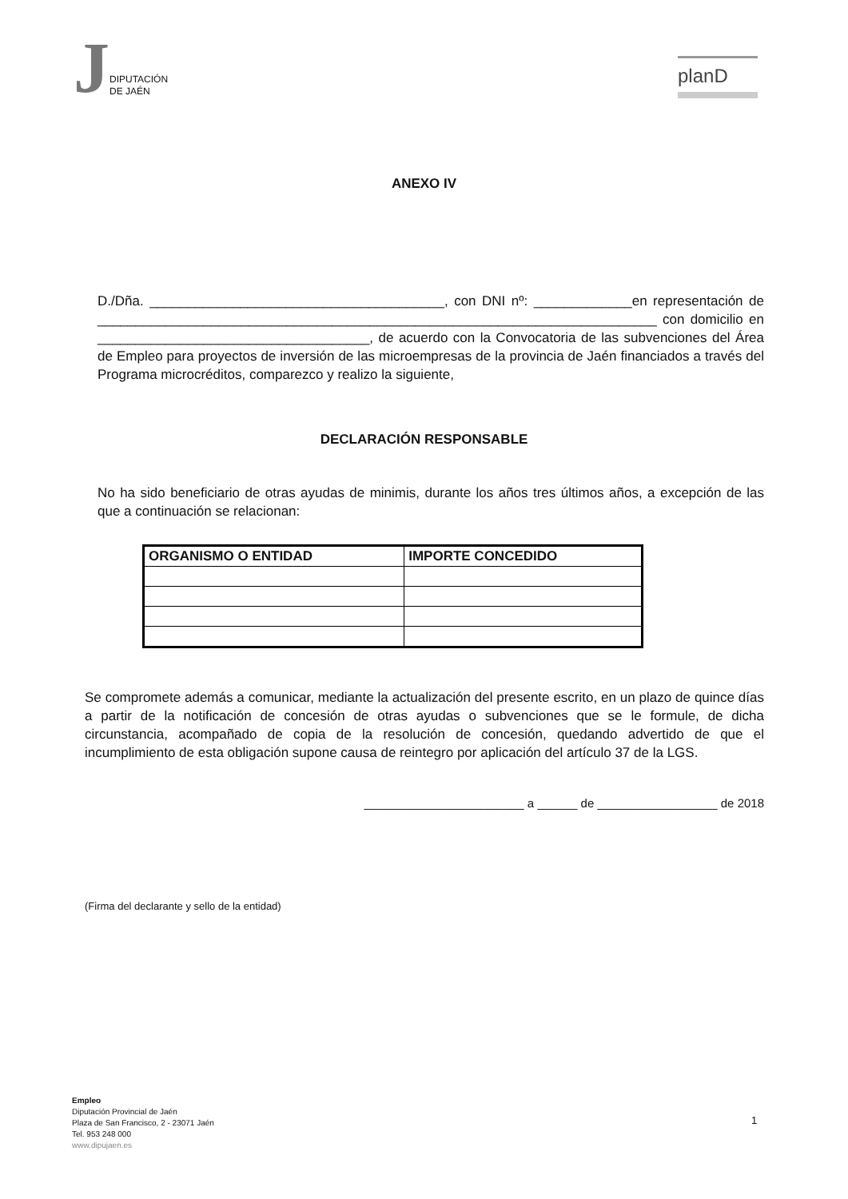J
DIPUTACIÓN
DE JAÉN
planD
ANEXO IV
D./Dña. _______________________________________, con DNI nº: _____________en representación de __________________________________________________________________________ con domicilio en ____________________________________, de acuerdo con la Convocatoria de las subvenciones del Área de Empleo para proyectos de inversión de las microempresas de la provincia de Jaén financiados a través del Programa microcréditos, comparezco y realizo la siguiente,
DECLARACIÓN RESPONSABLE
No ha sido beneficiario de otras ayudas de minimis, durante los años tres últimos años, a excepción de las que a continuación se relacionan:
| ORGANISMO O ENTIDAD | IMPORTE CONCEDIDO |
| --- | --- |
Se compromete además a comunicar, mediante la actualización del presente escrito, en un plazo de quince días a partir de la notificación de concesión de otras ayudas o subvenciones que se le formule, de dicha circunstancia, acompañado de copia de la resolución de concesión, quedando advertido de que el incumplimiento de esta obligación supone causa de reintegro por aplicación del artículo 37 de la LGS.
________________________ a ______ de __________________ de 2018
(Firma del declarante y sello de la entidad)
Empleo
Diputación Provincial de Jaén
Plaza de San Francisco, 2 - 23071 Jaén
Tel. 953 248 000
www.dipujaen.es
1